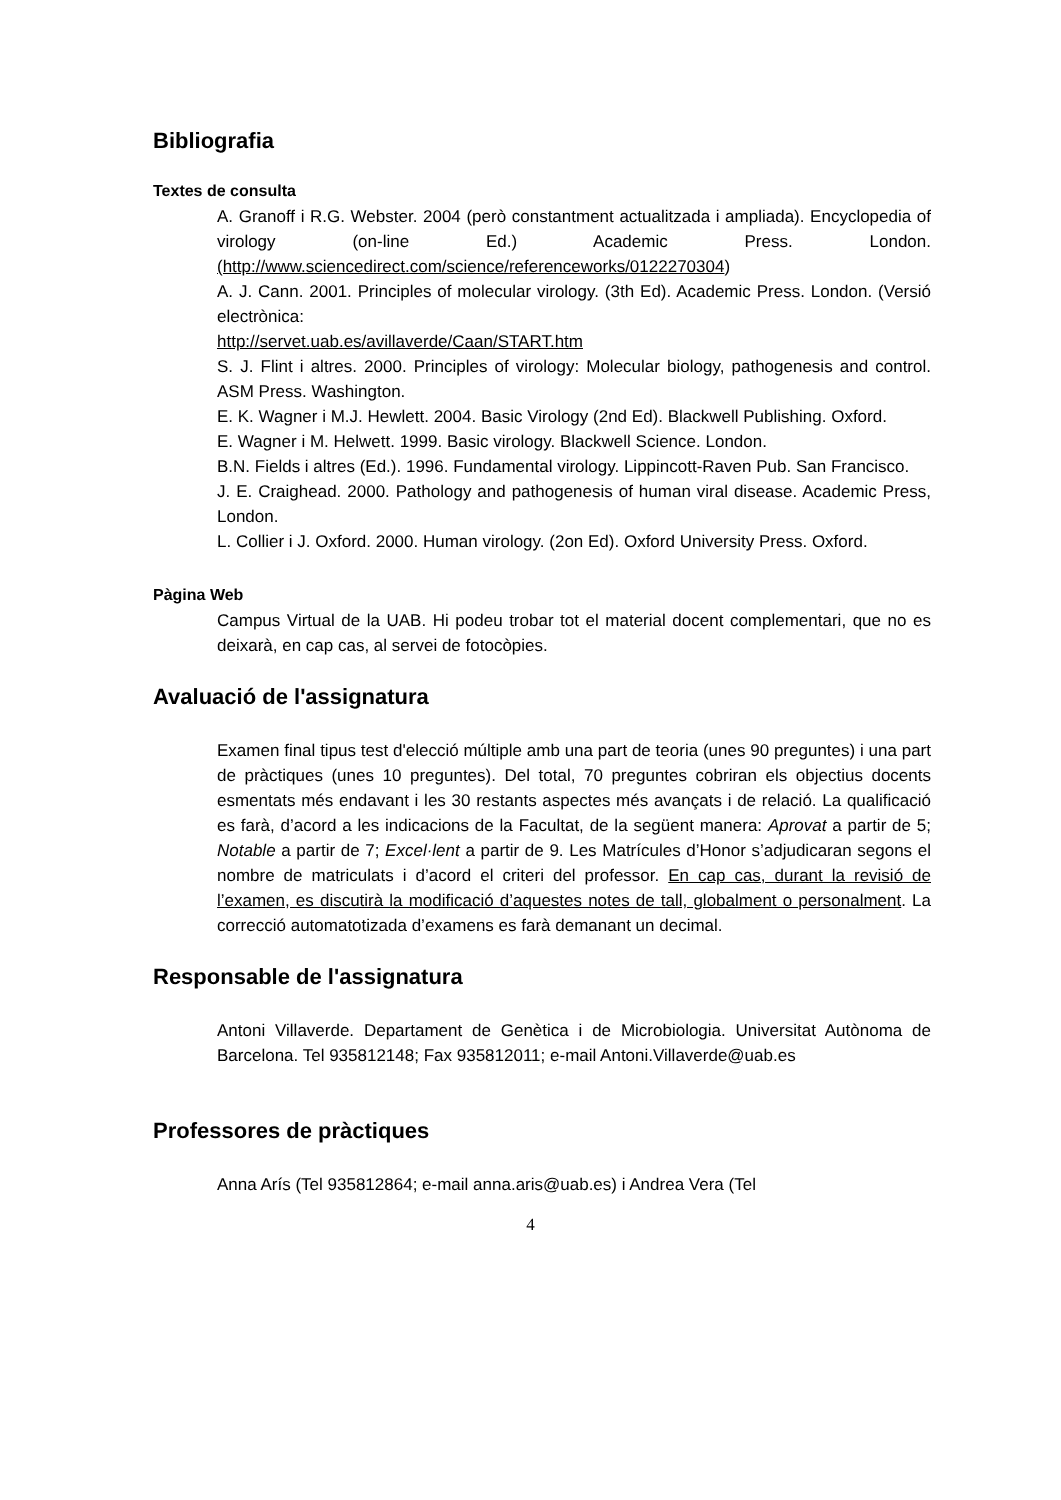Bibliografia
Textes de consulta
A. Granoff i R.G. Webster. 2004 (però constantment actualitzada i ampliada). Encyclopedia of virology (on-line Ed.) Academic Press. London. (http://www.sciencedirect.com/science/referenceworks/0122270304)
A. J. Cann. 2001. Principles of molecular virology. (3th Ed). Academic Press. London. (Versió electrònica:
http://servet.uab.es/avillaverde/Caan/START.htm
S. J. Flint i altres. 2000. Principles of virology: Molecular biology, pathogenesis and control. ASM Press. Washington.
E. K. Wagner i M.J. Hewlett. 2004. Basic Virology (2nd Ed). Blackwell Publishing. Oxford.
E. Wagner i M. Helwett. 1999. Basic virology. Blackwell Science. London.
B.N. Fields i altres (Ed.). 1996. Fundamental virology. Lippincott-Raven Pub. San Francisco.
J. E. Craighead. 2000. Pathology and pathogenesis of human viral disease. Academic Press, London.
L. Collier i J. Oxford. 2000. Human virology. (2on Ed). Oxford University Press. Oxford.
Pàgina Web
Campus Virtual de la UAB. Hi podeu trobar tot el material docent complementari, que no es deixarà, en cap cas, al servei de fotocòpies.
Avaluació de l'assignatura
Examen final tipus test d'elecció múltiple amb una part de teoria (unes 90 preguntes) i una part de pràctiques (unes 10 preguntes). Del total, 70 preguntes cobriran els objectius docents esmentats més endavant i les 30 restants aspectes més avançats i de relació. La qualificació es farà, d’acord a les indicacions de la Facultat, de la següent manera: Aprovat a partir de 5; Notable a partir de 7; Excel·lent a partir de 9. Les Matrícules d’Honor s’adjudicaran segons el nombre de matriculats i d’acord el criteri del professor. En cap cas, durant la revisió de l’examen, es discutirà la modificació d’aquestes notes de tall, globalment o personalment. La correcció automatotizada d’examens es farà demanant un decimal.
Responsable de l'assignatura
Antoni Villaverde. Departament de Genètica i de Microbiologia. Universitat Autònoma de Barcelona. Tel 935812148; Fax 935812011; e-mail Antoni.Villaverde@uab.es
Professores de pràctiques
Anna Arís (Tel 935812864; e-mail anna.aris@uab.es) i Andrea Vera (Tel
4